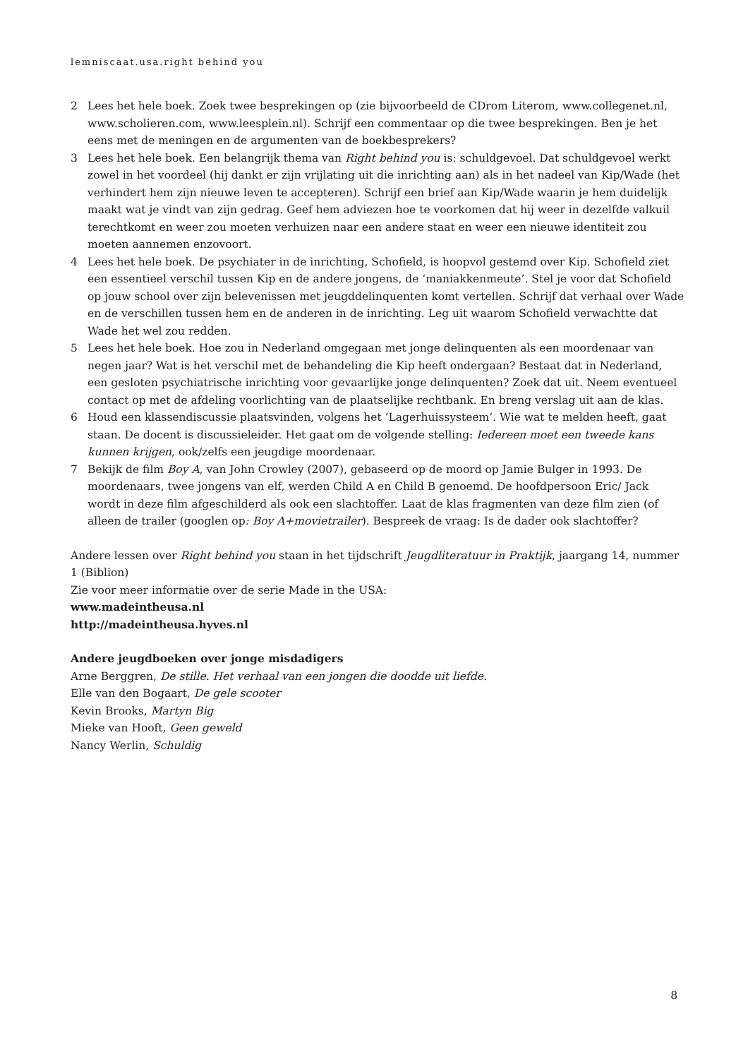lemniscaat.usa.right behind you
2 Lees het hele boek. Zoek twee besprekingen op (zie bijvoorbeeld de CDrom Literom, www.collegenet.nl, www.scholieren.com, www.leesplein.nl). Schrijf een commentaar op die twee besprekingen. Ben je het eens met de meningen en de argumenten van de boekbesprekers?
3 Lees het hele boek. Een belangrijk thema van Right behind you is: schuldgevoel. Dat schuldgevoel werkt zowel in het voordeel (hij dankt er zijn vrijlating uit die inrichting aan) als in het nadeel van Kip/Wade (het verhindert hem zijn nieuwe leven te accepteren). Schrijf een brief aan Kip/Wade waarin je hem duidelijk maakt wat je vindt van zijn gedrag. Geef hem adviezen hoe te voorkomen dat hij weer in dezelfde valkuil terechtkomt en weer zou moeten verhuizen naar een andere staat en weer een nieuwe identiteit zou moeten aannemen enzovoort.
4 Lees het hele boek. De psychiater in de inrichting, Schofield, is hoopvol gestemd over Kip. Schofield ziet een essentieel verschil tussen Kip en de andere jongens, de ‘maniakkenmeute’. Stel je voor dat Schofield op jouw school over zijn belevenissen met jeugddelinquenten komt vertellen. Schrijf dat verhaal over Wade en de verschillen tussen hem en de anderen in de inrichting. Leg uit waarom Schofield verwachtte dat Wade het wel zou redden.
5 Lees het hele boek. Hoe zou in Nederland omgegaan met jonge delinquenten als een moordenaar van negen jaar? Wat is het verschil met de behandeling die Kip heeft ondergaan? Bestaat dat in Nederland, een gesloten psychiatrische inrichting voor gevaarlijke jonge delinquenten? Zoek dat uit. Neem eventueel contact op met de afdeling voorlichting van de plaatselijke rechtbank. En breng verslag uit aan de klas.
6 Houd een klassendiscussie plaatsvinden, volgens het ‘Lagerhuissysteem’. Wie wat te melden heeft, gaat staan. De docent is discussieleider. Het gaat om de volgende stelling: Iedereen moet een tweede kans kunnen krijgen, ook/zelfs een jeugdige moordenaar.
7 Bekijk de film Boy A, van John Crowley (2007), gebaseerd op de moord op Jamie Bulger in 1993. De moordenaars, twee jongens van elf, werden Child A en Child B genoemd. De hoofdpersoon Eric/ Jack wordt in deze film afgeschilderd als ook een slachtoffer. Laat de klas fragmenten van deze film zien (of alleen de trailer (googlen op: Boy A+movietrailer). Bespreek de vraag: Is de dader ook slachtoffer?
Andere lessen over Right behind you staan in het tijdschrift Jeugdliteratuur in Praktijk, jaargang 14, nummer 1 (Biblion)
Zie voor meer informatie over de serie Made in the USA:
www.madeintheusa.nl
http://madeintheusa.hyves.nl
Andere jeugdboeken over jonge misdadigers
Arne Berggren, De stille. Het verhaal van een jongen die doodde uit liefde.
Elle van den Bogaart, De gele scooter
Kevin Brooks, Martyn Big
Mieke van Hooft, Geen geweld
Nancy Werlin, Schuldig
8